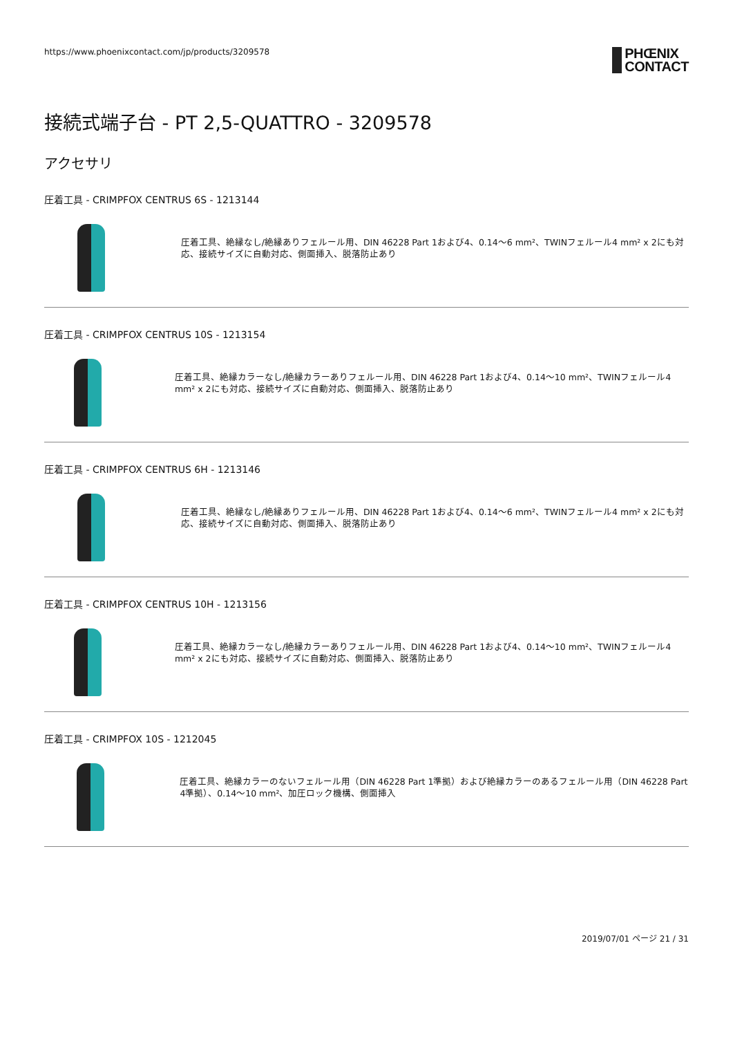https://www.phoenixcontact.com/jp/products/3209578
PHŒNIX
CONTACT
接続式端子台 - PT 2,5-QUATTRO - 3209578
アクセサリ
圧着工具 - CRIMPFOX CENTRUS 6S - 1213144
圧着工具、絶縁なし/絶縁ありフェルール用、DIN 46228 Part 1および4、0.14～6 mm²、TWINフェルール4 mm² x 2にも対応、接続サイズに自動対応、側面挿入、脱落防止あり
圧着工具 - CRIMPFOX CENTRUS 10S - 1213154
圧着工具、絶縁カラーなし/絶縁カラーありフェルール用、DIN 46228 Part 1および4、0.14～10 mm²、TWINフェルール4 mm² x 2にも対応、接続サイズに自動対応、側面挿入、脱落防止あり
圧着工具 - CRIMPFOX CENTRUS 6H - 1213146
圧着工具、絶縁なし/絶縁ありフェルール用、DIN 46228 Part 1および4、0.14～6 mm²、TWINフェルール4 mm² x 2にも対応、接続サイズに自動対応、側面挿入、脱落防止あり
圧着工具 - CRIMPFOX CENTRUS 10H - 1213156
圧着工具、絶縁カラーなし/絶縁カラーありフェルール用、DIN 46228 Part 1および4、0.14～10 mm²、TWINフェルール4 mm² x 2にも対応、接続サイズに自動対応、側面挿入、脱落防止あり
圧着工具 - CRIMPFOX 10S - 1212045
圧着工具、絶縁カラーのないフェルール用（DIN 46228 Part 1準拠）および絶縁カラーのあるフェルール用（DIN 46228 Part 4準拠）、0.14～10 mm²、加圧ロック機構、側面挿入
2019/07/01 ページ 21 / 31